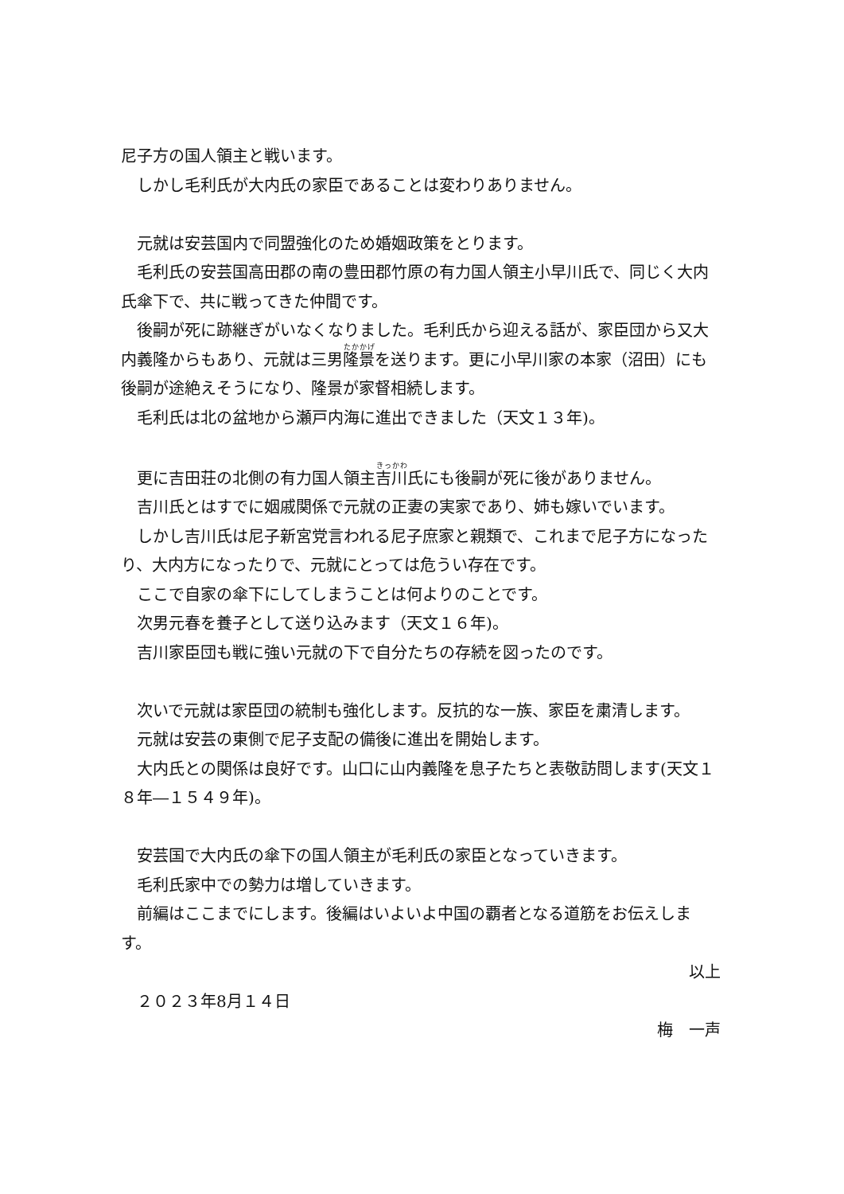尼子方の国人領主と戦います。
　しかし毛利氏が大内氏の家臣であることは変わりありません。
　元就は安芸国内で同盟強化のため婚姻政策をとります。
　毛利氏の安芸国高田郡の南の豊田郡竹原の有力国人領主小早川氏で、同じく大内氏傘下で、共に戦ってきた仲間です。
　後嗣が死に跡継ぎがいなくなりました。毛利氏から迎える話が、家臣団から又大内義隆からもあり、元就は三男隆景を送ります。更に小早川家の本家（沼田）にも後嗣が途絶えそうになり、隆景が家督相続します。
　毛利氏は北の盆地から瀬戸内海に進出できました（天文１３年)。
　更に吉田荘の北側の有力国人領主吉川氏にも後嗣が死に後がありません。
　吉川氏とはすでに姻戚関係で元就の正妻の実家であり、姉も嫁いでいます。
　しかし吉川氏は尼子新宮党言われる尼子庶家と親類で、これまで尼子方になったり、大内方になったりで、元就にとっては危うい存在です。
　ここで自家の傘下にしてしまうことは何よりのことです。
　次男元春を養子として送り込みます（天文１６年)。
　吉川家臣団も戦に強い元就の下で自分たちの存続を図ったのです。
　次いで元就は家臣団の統制も強化します。反抗的な一族、家臣を粛清します。
　元就は安芸の東側で尼子支配の備後に進出を開始します。
　大内氏との関係は良好です。山口に山内義隆を息子たちと表敬訪問します(天文１８年―１５４９年)。
　安芸国で大内氏の傘下の国人領主が毛利氏の家臣となっていきます。
　毛利氏家中での勢力は増していきます。
　前編はここまでにします。後編はいよいよ中国の覇者となる道筋をお伝えします。
以上
　２０２３年8月１４日
梅　一声